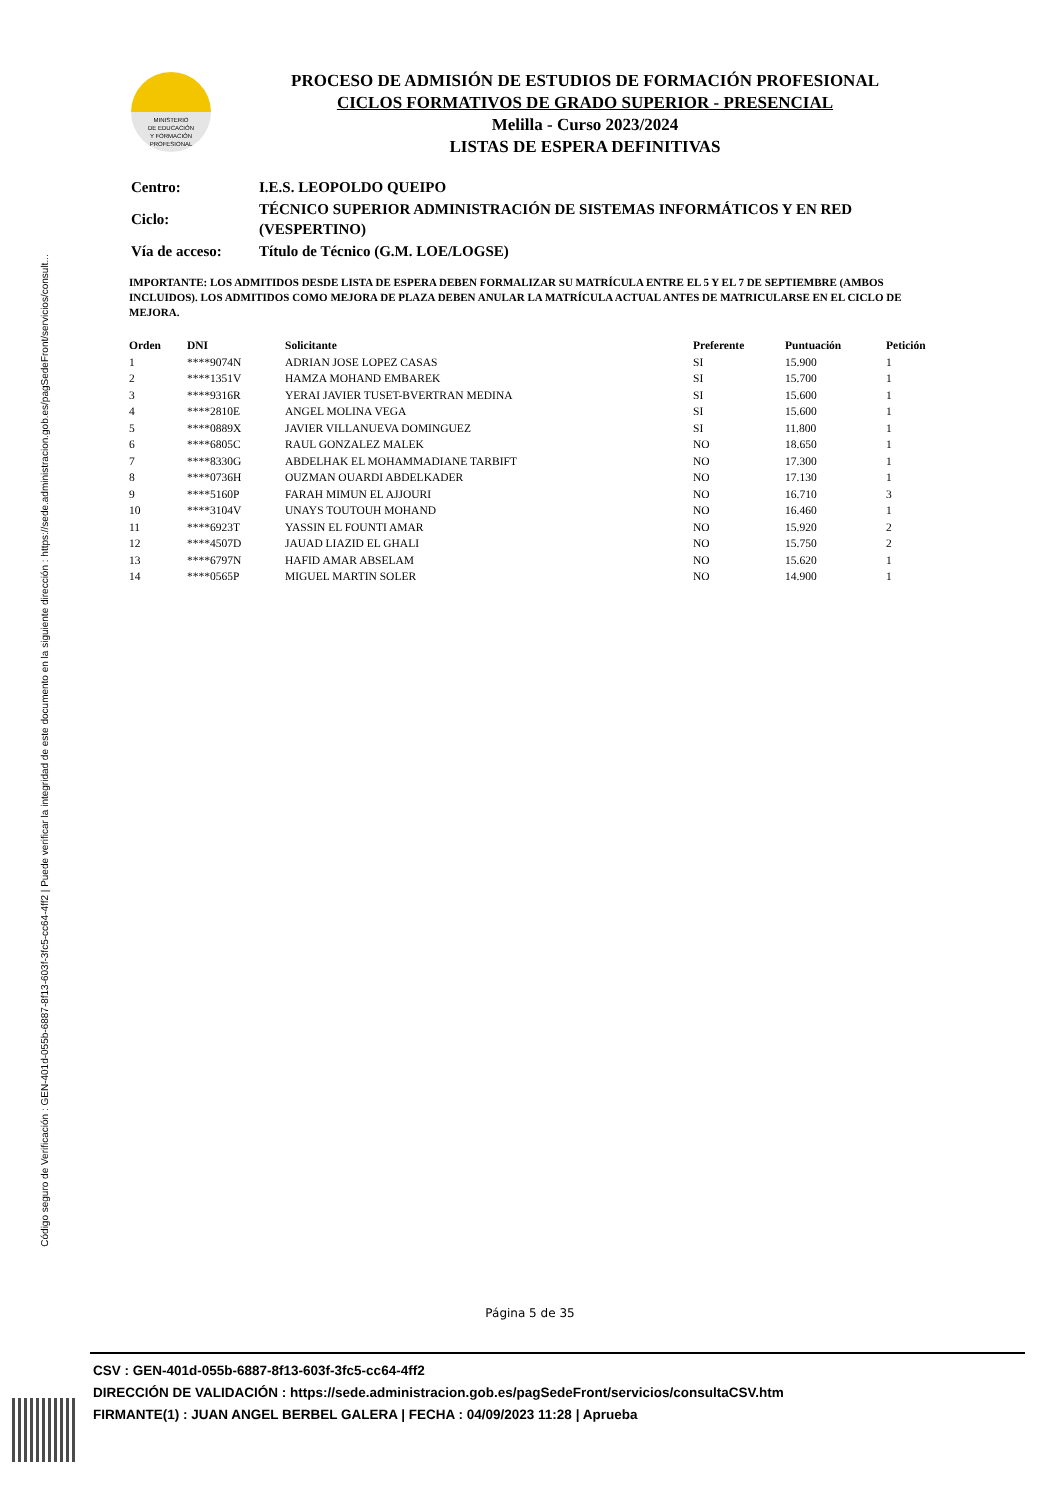Código seguro de Verificación : GEN-401d-055b-6887-8f13-603f-3fc5-cc64-4ff2 | Puede verificar la integridad de este documento en la siguiente dirección : https://sede.administracion.gob.es/pagSedeFront/servicios/consult...
MINISTERIO
DE EDUCACIÓN
Y FORMACIÓN
PROFESIONAL
PROCESO DE ADMISIÓN DE ESTUDIOS DE FORMACIÓN PROFESIONAL
CICLOS FORMATIVOS DE GRADO SUPERIOR - PRESENCIAL
Melilla - Curso 2023/2024
LISTAS DE ESPERA DEFINITIVAS
| Centro: | I.E.S. LEOPOLDO QUEIPO |
| Ciclo: | TÉCNICO SUPERIOR ADMINISTRACIÓN DE SISTEMAS INFORMÁTICOS Y EN RED (VESPERTINO) |
| Vía de acceso: | Título de Técnico (G.M. LOE/LOGSE) |
IMPORTANTE: LOS ADMITIDOS DESDE LISTA DE ESPERA DEBEN FORMALIZAR SU MATRÍCULA ENTRE EL 5 Y EL 7 DE SEPTIEMBRE (AMBOS INCLUIDOS). LOS ADMITIDOS COMO MEJORA DE PLAZA DEBEN ANULAR LA MATRÍCULA ACTUAL ANTES DE MATRICULARSE EN EL CICLO DE MEJORA.
| Orden | DNI | Solicitante | Preferente | Puntuación | Petición |
| --- | --- | --- | --- | --- | --- |
| 1 | ****9074N | ADRIAN JOSE LOPEZ CASAS | SI | 15.900 | 1 |
| 2 | ****1351V | HAMZA MOHAND EMBAREK | SI | 15.700 | 1 |
| 3 | ****9316R | YERAI JAVIER TUSET-BVERTRAN MEDINA | SI | 15.600 | 1 |
| 4 | ****2810E | ANGEL MOLINA VEGA | SI | 15.600 | 1 |
| 5 | ****0889X | JAVIER VILLANUEVA DOMINGUEZ | SI | 11.800 | 1 |
| 6 | ****6805C | RAUL GONZALEZ MALEK | NO | 18.650 | 1 |
| 7 | ****8330G | ABDELHAK EL MOHAMMADIANE TARBIFT | NO | 17.300 | 1 |
| 8 | ****0736H | OUZMAN OUARDI ABDELKADER | NO | 17.130 | 1 |
| 9 | ****5160P | FARAH MIMUN EL AJJOURI | NO | 16.710 | 3 |
| 10 | ****3104V | UNAYS TOUTOUH MOHAND | NO | 16.460 | 1 |
| 11 | ****6923T | YASSIN EL FOUNTI AMAR | NO | 15.920 | 2 |
| 12 | ****4507D | JAUAD LIAZID EL GHALI | NO | 15.750 | 2 |
| 13 | ****6797N | HAFID AMAR ABSELAM | NO | 15.620 | 1 |
| 14 | ****0565P | MIGUEL MARTIN SOLER | NO | 14.900 | 1 |
Página 5 de 35
CSV : GEN-401d-055b-6887-8f13-603f-3fc5-cc64-4ff2
DIRECCIÓN DE VALIDACIÓN : https://sede.administracion.gob.es/pagSedeFront/servicios/consultaCSV.htm
FIRMANTE(1) : JUAN ANGEL BERBEL GALERA | FECHA : 04/09/2023 11:28 | Aprueba